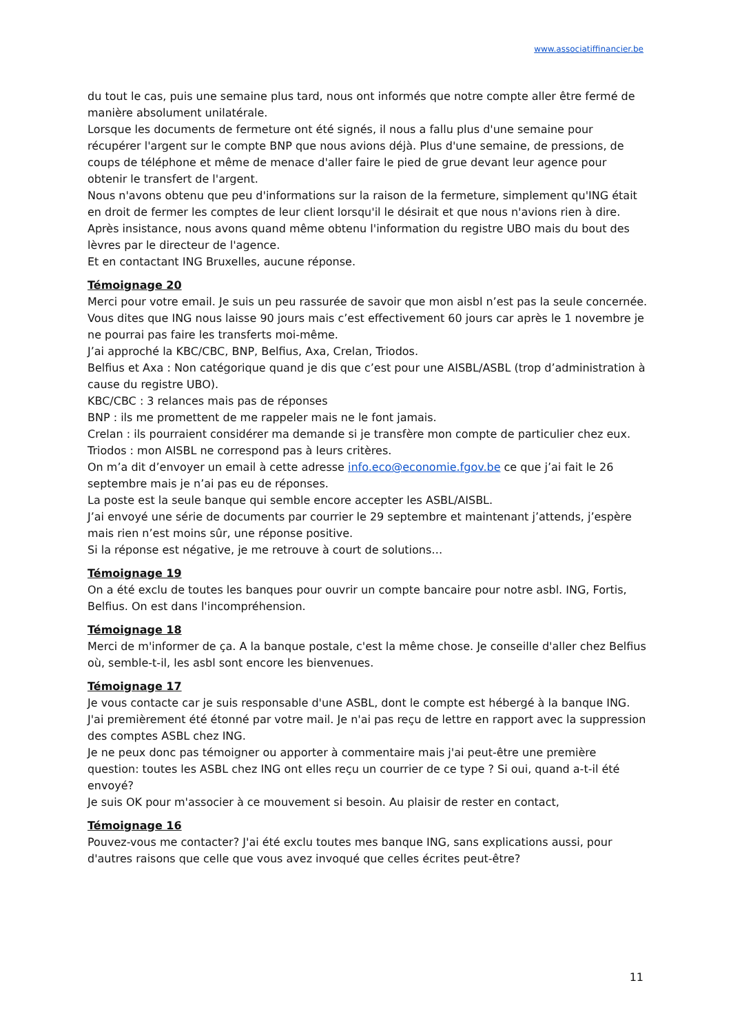www.associatiffinancier.be
du tout le cas, puis une semaine plus tard, nous ont informés que notre compte aller être fermé de manière absolument unilatérale.
Lorsque les documents de fermeture ont été signés, il nous a fallu plus d'une semaine pour récupérer l'argent sur le compte BNP que nous avions déjà. Plus d'une semaine, de pressions, de coups de téléphone et même de menace d'aller faire le pied de grue devant leur agence pour obtenir le transfert de l'argent.
Nous n'avons obtenu que peu d'informations sur la raison de la fermeture, simplement qu'ING était en droit de fermer les comptes de leur client lorsqu'il le désirait et que nous n'avions rien à dire.
Après insistance, nous avons quand même obtenu l'information du registre UBO mais du bout des lèvres par le directeur de l'agence.
Et en contactant ING Bruxelles, aucune réponse.
Témoignage 20
Merci pour votre email. Je suis un peu rassurée de savoir que mon aisbl n’est pas la seule concernée.
Vous dites que ING nous laisse 90 jours mais c’est effectivement 60 jours car après le 1 novembre je ne pourrai pas faire les transferts moi-même.
J’ai approché la KBC/CBC, BNP, Belfius, Axa, Crelan, Triodos.
Belfius et Axa : Non catégorique quand je dis que c’est pour une AISBL/ASBL (trop d’administration à cause du registre UBO).
KBC/CBC : 3 relances mais pas de réponses
BNP : ils me promettent de me rappeler mais ne le font jamais.
Crelan : ils pourraient considérer ma demande si je transfère mon compte de particulier chez eux.
Triodos : mon AISBL ne correspond pas à leurs critères.
On m’a dit d’envoyer un email à cette adresse info.eco@economie.fgov.be ce que j’ai fait le 26 septembre mais je n’ai pas eu de réponses.
La poste est la seule banque qui semble encore accepter les ASBL/AISBL.
J’ai envoyé une série de documents par courrier le 29 septembre et maintenant j’attends, j’espère mais rien n’est moins sûr, une réponse positive.
Si la réponse est négative, je me retrouve à court de solutions…
Témoignage 19
On a été exclu de toutes les banques pour ouvrir un compte bancaire pour notre asbl. ING, Fortis, Belfius. On est dans l'incompréhension.
Témoignage 18
Merci de m'informer de ça. A la banque postale, c'est la même chose. Je conseille d'aller chez Belfius où, semble-t-il, les asbl sont encore les bienvenues.
Témoignage 17
Je vous contacte car je suis responsable d'une ASBL, dont le compte est hébergé à la banque ING.
J'ai premièrement été étonné par votre mail. Je n'ai pas reçu de lettre en rapport avec la suppression des comptes ASBL chez ING.
Je ne peux donc pas témoigner ou apporter à commentaire mais j'ai peut-être une première question: toutes les ASBL chez ING ont elles reçu un courrier de ce type ? Si oui, quand a-t-il été envoyé?
Je suis OK pour m'associer à ce mouvement si besoin. Au plaisir de rester en contact,
Témoignage 16
Pouvez-vous me contacter? J'ai été exclu toutes mes banque ING, sans explications aussi, pour d'autres raisons que celle que vous avez invoqué que celles écrites peut-être?
11